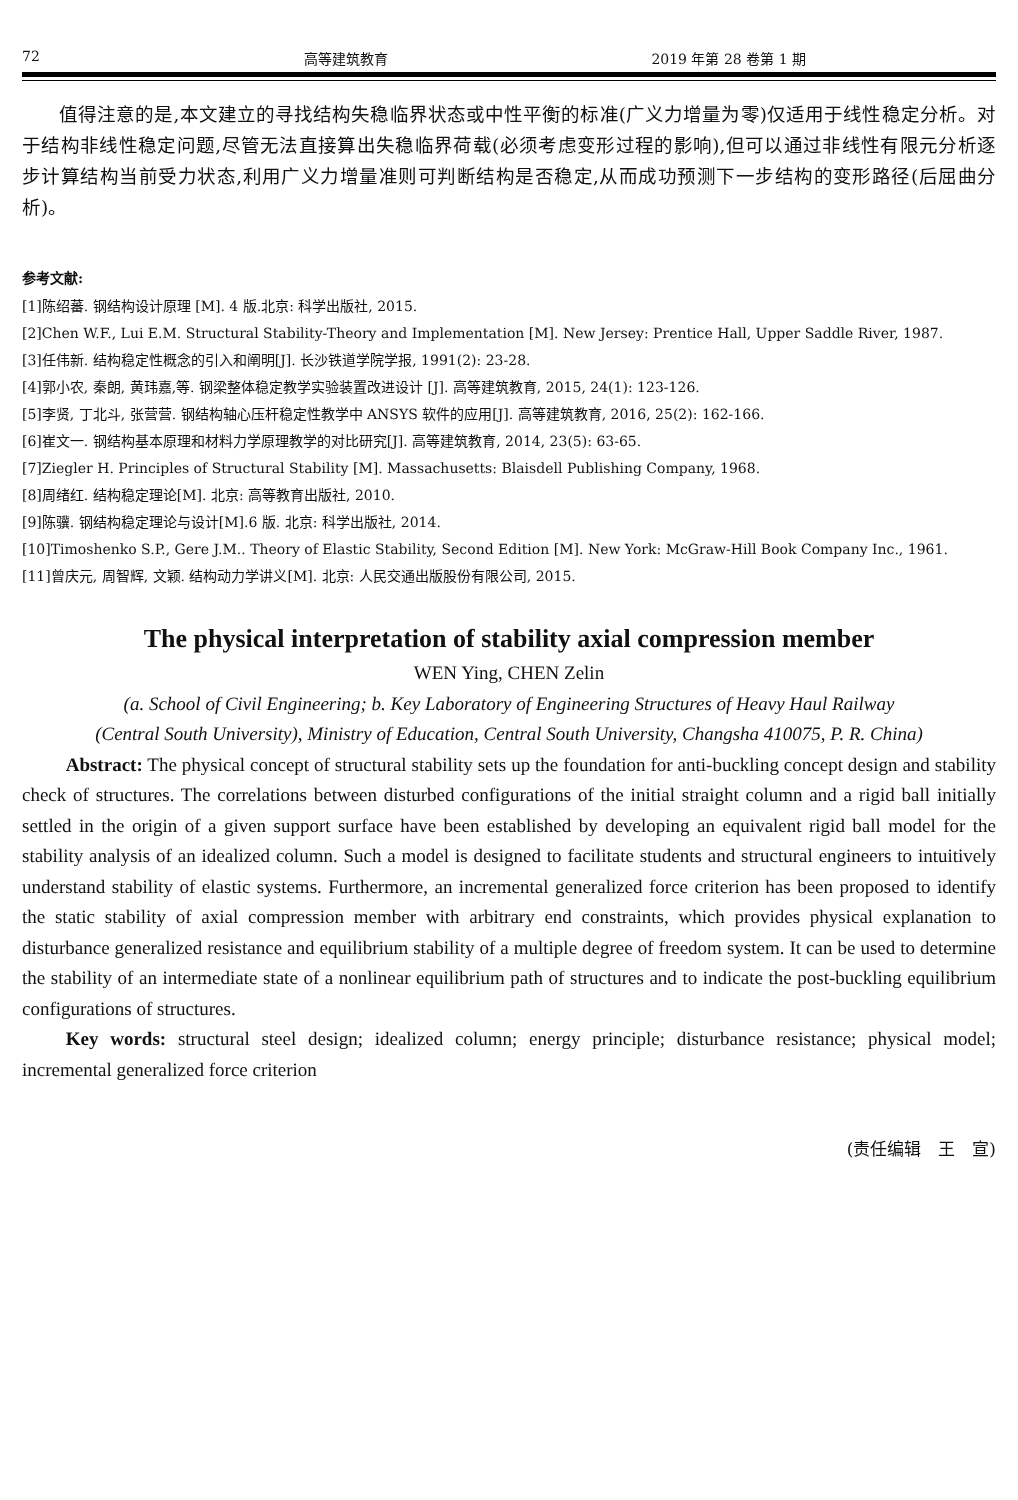72 高等建筑教育 2019 年第 28 卷第 1 期
值得注意的是,本文建立的寻找结构失稳临界状态或中性平衡的标准(广义力增量为零)仅适用于线性稳定分析。对于结构非线性稳定问题,尽管无法直接算出失稳临界荷载(必须考虑变形过程的影响),但可以通过非线性有限元分析逐步计算结构当前受力状态,利用广义力增量准则可判断结构是否稳定,从而成功预测下一步结构的变形路径(后屈曲分析)。
参考文献:
[1]陈绍蕃. 钢结构设计原理 [M]. 4 版.北京: 科学出版社, 2015.
[2]Chen W.F., Lui E.M. Structural Stability-Theory and Implementation [M]. New Jersey: Prentice Hall, Upper Saddle River, 1987.
[3]任伟新. 结构稳定性概念的引入和阐明[J]. 长沙铁道学院学报, 1991(2): 23-28.
[4]郭小农, 秦朗, 黄玮嘉,等. 钢梁整体稳定教学实验装置改进设计 [J]. 高等建筑教育, 2015, 24(1): 123-126.
[5]李贤, 丁北斗, 张营营. 钢结构轴心压杆稳定性教学中 ANSYS 软件的应用[J]. 高等建筑教育, 2016, 25(2): 162-166.
[6]崔文一. 钢结构基本原理和材料力学原理教学的对比研究[J]. 高等建筑教育, 2014, 23(5): 63-65.
[7]Ziegler H. Principles of Structural Stability [M]. Massachusetts: Blaisdell Publishing Company, 1968.
[8]周绪红. 结构稳定理论[M]. 北京: 高等教育出版社, 2010.
[9]陈骥. 钢结构稳定理论与设计[M].6 版. 北京: 科学出版社, 2014.
[10]Timoshenko S.P., Gere J.M.. Theory of Elastic Stability, Second Edition [M]. New York: McGraw-Hill Book Company Inc., 1961.
[11]曾庆元, 周智辉, 文颖. 结构动力学讲义[M]. 北京: 人民交通出版股份有限公司, 2015.
The physical interpretation of stability axial compression member
WEN Ying, CHEN Zelin
(a. School of Civil Engineering; b. Key Laboratory of Engineering Structures of Heavy Haul Railway
(Central South University), Ministry of Education, Central South University, Changsha 410075, P. R. China)
Abstract: The physical concept of structural stability sets up the foundation for anti-buckling concept design and stability check of structures. The correlations between disturbed configurations of the initial straight column and a rigid ball initially settled in the origin of a given support surface have been established by developing an equivalent rigid ball model for the stability analysis of an idealized column. Such a model is designed to facilitate students and structural engineers to intuitively understand stability of elastic systems. Furthermore, an incremental generalized force criterion has been proposed to identify the static stability of axial compression member with arbitrary end constraints, which provides physical explanation to disturbance generalized resistance and equilibrium stability of a multiple degree of freedom system. It can be used to determine the stability of an intermediate state of a nonlinear equilibrium path of structures and to indicate the post-buckling equilibrium configurations of structures.
Key words: structural steel design; idealized column; energy principle; disturbance resistance; physical model; incremental generalized force criterion
(责任编辑　王　宣)